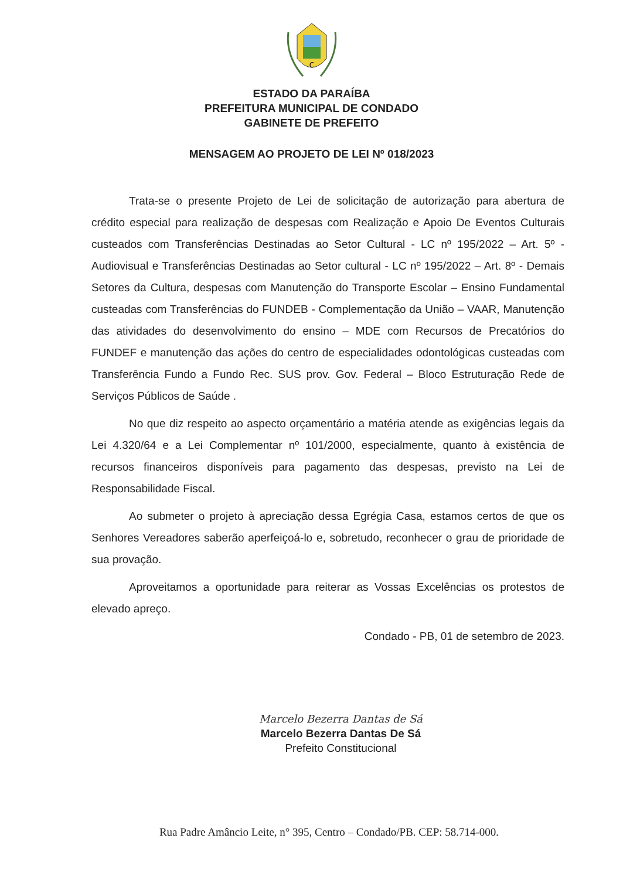C
ESTADO DA PARAÍBA
PREFEITURA MUNICIPAL DE CONDADO
GABINETE DE PREFEITO
MENSAGEM AO PROJETO DE LEI Nº 018/2023
Trata-se o presente Projeto de Lei de solicitação de autorização para abertura de crédito especial para realização de despesas com Realização e Apoio De Eventos Culturais custeados com Transferências Destinadas ao Setor Cultural - LC nº 195/2022 – Art. 5º - Audiovisual e Transferências Destinadas ao Setor cultural - LC nº 195/2022 – Art. 8º - Demais Setores da Cultura, despesas com Manutenção do Transporte Escolar – Ensino Fundamental custeadas com Transferências do FUNDEB - Complementação da União – VAAR, Manutenção das atividades do desenvolvimento do ensino – MDE com Recursos de Precatórios do FUNDEF e manutenção das ações do centro de especialidades odontológicas custeadas com Transferência Fundo a Fundo Rec. SUS prov. Gov. Federal – Bloco Estruturação Rede de Serviços Públicos de Saúde .
No que diz respeito ao aspecto orçamentário a matéria atende as exigências legais da Lei 4.320/64 e a Lei Complementar nº 101/2000, especialmente, quanto à existência de recursos financeiros disponíveis para pagamento das despesas, previsto na Lei de Responsabilidade Fiscal.
Ao submeter o projeto à apreciação dessa Egrégia Casa, estamos certos de que os Senhores Vereadores saberão aperfeiçoá-lo e, sobretudo, reconhecer o grau de prioridade de sua provação.
Aproveitamos a oportunidade para reiterar as Vossas Excelências os protestos de elevado apreço.
Condado - PB, 01 de setembro de 2023.
Marcelo Bezerra Dantas de Sá
Marcelo Bezerra Dantas De Sá
Prefeito Constitucional
Rua Padre Amâncio Leite, n° 395, Centro – Condado/PB. CEP: 58.714-000.